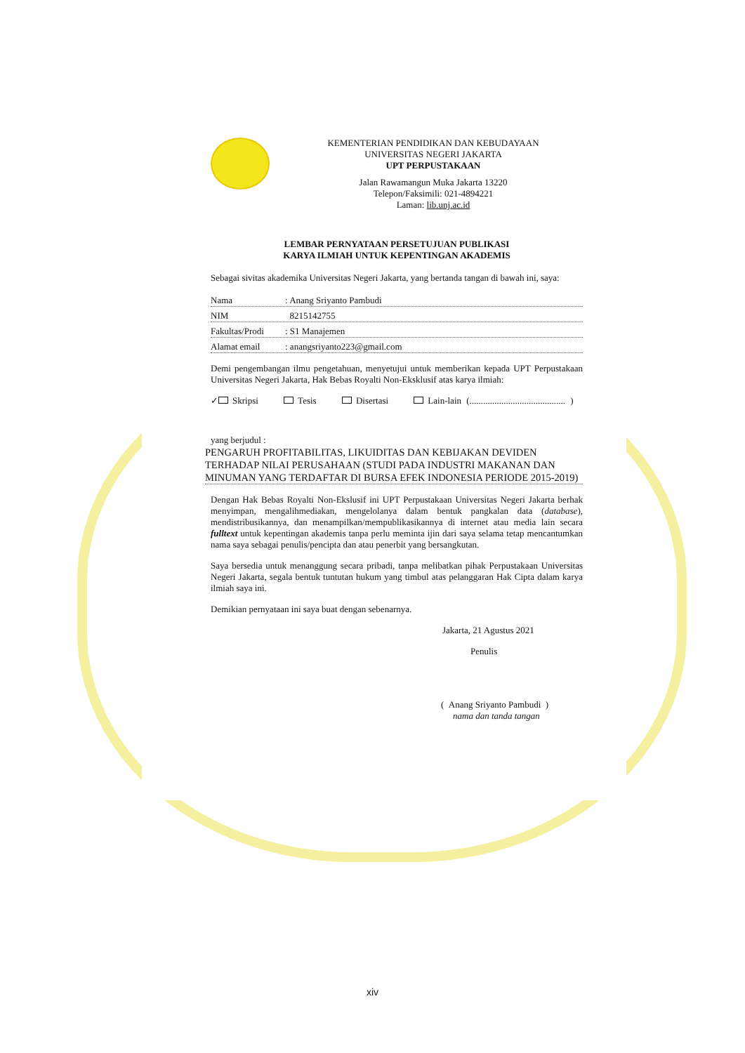KEMENTERIAN PENDIDIKAN DAN KEBUDAYAAN
UNIVERSITAS NEGERI JAKARTA
UPT PERPUSTAKAAN
Jalan Rawamangun Muka Jakarta 13220
Telepon/Faksimili: 021-4894221
Laman: lib.unj.ac.id
LEMBAR PERNYATAAN PERSETUJUAN PUBLIKASI
KARYA ILMIAH UNTUK KEPENTINGAN AKADEMIS
Sebagai sivitas akademika Universitas Negeri Jakarta, yang bertanda tangan di bawah ini, saya:
Nama: Anang Sriyanto Pambudi
NIM 8215142755
Fakultas/Prodi: S1 Manajemen
Alamat email: anangsriyanto223@gmail.com
Demi pengembangan ilmu pengetahuan, menyetujui untuk memberikan kepada UPT Perpustakaan Universitas Negeri Jakarta, Hak Bebas Royalti Non-Eksklusif atas karya ilmiah:
✓ Skripsi Tesis Disertasi Lain-lain (.......................................... )
yang berjudul :
PENGARUH PROFITABILITAS, LIKUIDITAS DAN KEBIJAKAN DEVIDEN TERHADAP NILAI PERUSAHAAN (STUDI PADA INDUSTRI MAKANAN DAN MINUMAN YANG TERDAFTAR DI BURSA EFEK INDONESIA PERIODE 2015-2019)
Dengan Hak Bebas Royalti Non-Ekslusif ini UPT Perpustakaan Universitas Negeri Jakarta berhak menyimpan, mengalihmediakan, mengelolanya dalam bentuk pangkalan data (database), mendistribusikannya, dan menampilkan/mempublikasikannya di internet atau media lain secara fulltext untuk kepentingan akademis tanpa perlu meminta ijin dari saya selama tetap mencantumkan nama saya sebagai penulis/pencipta dan atau penerbit yang bersangkutan.
Saya bersedia untuk menanggung secara pribadi, tanpa melibatkan pihak Perpustakaan Universitas Negeri Jakarta, segala bentuk tuntutan hukum yang timbul atas pelanggaran Hak Cipta dalam karya ilmiah saya ini.
Demikian pernyataan ini saya buat dengan sebenarnya.
Jakarta, 21 Agustus 2021
Penulis
( Anang Sriyanto Pambudi )
nama dan tanda tangan
xiv